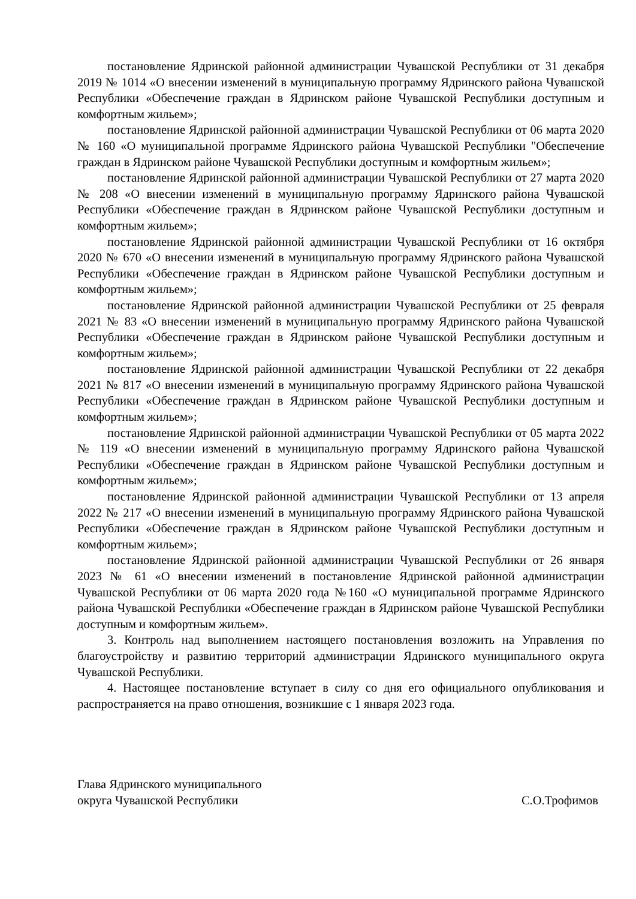постановление Ядринской районной администрации Чувашской Республики от 31 декабря 2019 № 1014 «О внесении изменений в муниципальную программу Ядринского района Чувашской Республики «Обеспечение граждан в Ядринском районе Чувашской Республики доступным и комфортным жильем»;
постановление Ядринской районной администрации Чувашской Республики от 06 марта 2020 № 160 «О муниципальной программе Ядринского района Чувашской Республики "Обеспечение граждан в Ядринском районе Чувашской Республики доступным и комфортным жильем»;
постановление Ядринской районной администрации Чувашской Республики от 27 марта 2020 № 208 «О внесении изменений в муниципальную программу Ядринского района Чувашской Республики «Обеспечение граждан в Ядринском районе Чувашской Республики доступным и комфортным жильем»;
постановление Ядринской районной администрации Чувашской Республики от 16 октября 2020 № 670 «О внесении изменений в муниципальную программу Ядринского района Чувашской Республики «Обеспечение граждан в Ядринском районе Чувашской Республики доступным и комфортным жильем»;
постановление Ядринской районной администрации Чувашской Республики от 25 февраля 2021 № 83 «О внесении изменений в муниципальную программу Ядринского района Чувашской Республики «Обеспечение граждан в Ядринском районе Чувашской Республики доступным и комфортным жильем»;
постановление Ядринской районной администрации Чувашской Республики от 22 декабря 2021 № 817 «О внесении изменений в муниципальную программу Ядринского района Чувашской Республики «Обеспечение граждан в Ядринском районе Чувашской Республики доступным и комфортным жильем»;
постановление Ядринской районной администрации Чувашской Республики от 05 марта 2022 № 119 «О внесении изменений в муниципальную программу Ядринского района Чувашской Республики «Обеспечение граждан в Ядринском районе Чувашской Республики доступным и комфортным жильем»;
постановление Ядринской районной администрации Чувашской Республики от 13 апреля 2022 № 217 «О внесении изменений в муниципальную программу Ядринского района Чувашской Республики «Обеспечение граждан в Ядринском районе Чувашской Республики доступным и комфортным жильем»;
постановление Ядринской районной администрации Чувашской Республики от 26 января 2023 № 61 «О внесении изменений в постановление Ядринской районной администрации Чувашской Республики от 06 марта 2020 года №160 «О муниципальной программе Ядринского района Чувашской Республики «Обеспечение граждан в Ядринском районе Чувашской Республики доступным и комфортным жильем».
3. Контроль над выполнением настоящего постановления возложить на Управления по благоустройству и развитию территорий администрации Ядринского муниципального округа Чувашской Республики.
4. Настоящее постановление вступает в силу со дня его официального опубликования и распространяется на право отношения, возникшие с 1 января 2023 года.
Глава Ядринского муниципального
округа Чувашской Республики
С.О.Трофимов